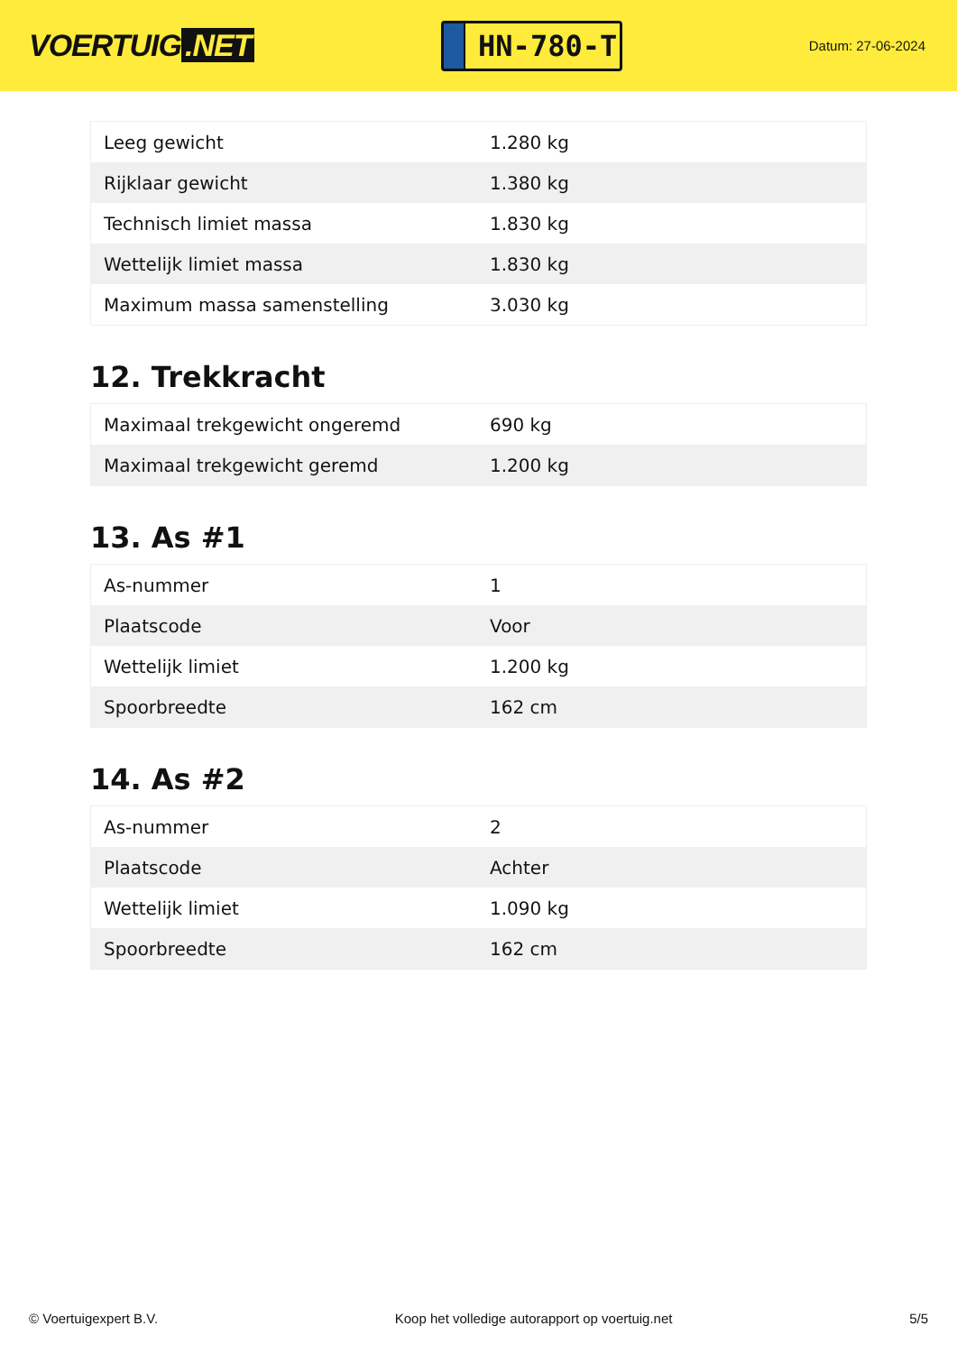VOERTUIG.NET
HN-780-T
Datum: 27-06-2024
| Leeg gewicht | 1.280 kg |
| Rijklaar gewicht | 1.380 kg |
| Technisch limiet massa | 1.830 kg |
| Wettelijk limiet massa | 1.830 kg |
| Maximum massa samenstelling | 3.030 kg |
12. Trekkracht
| Maximaal trekgewicht ongeremd | 690 kg |
| Maximaal trekgewicht geremd | 1.200 kg |
13. As #1
| As-nummer | 1 |
| Plaatscode | Voor |
| Wettelijk limiet | 1.200 kg |
| Spoorbreedte | 162 cm |
14. As #2
| As-nummer | 2 |
| Plaatscode | Achter |
| Wettelijk limiet | 1.090 kg |
| Spoorbreedte | 162 cm |
© Voertuigexpert B.V. Koop het volledige autorapport op voertuig.net 5/5